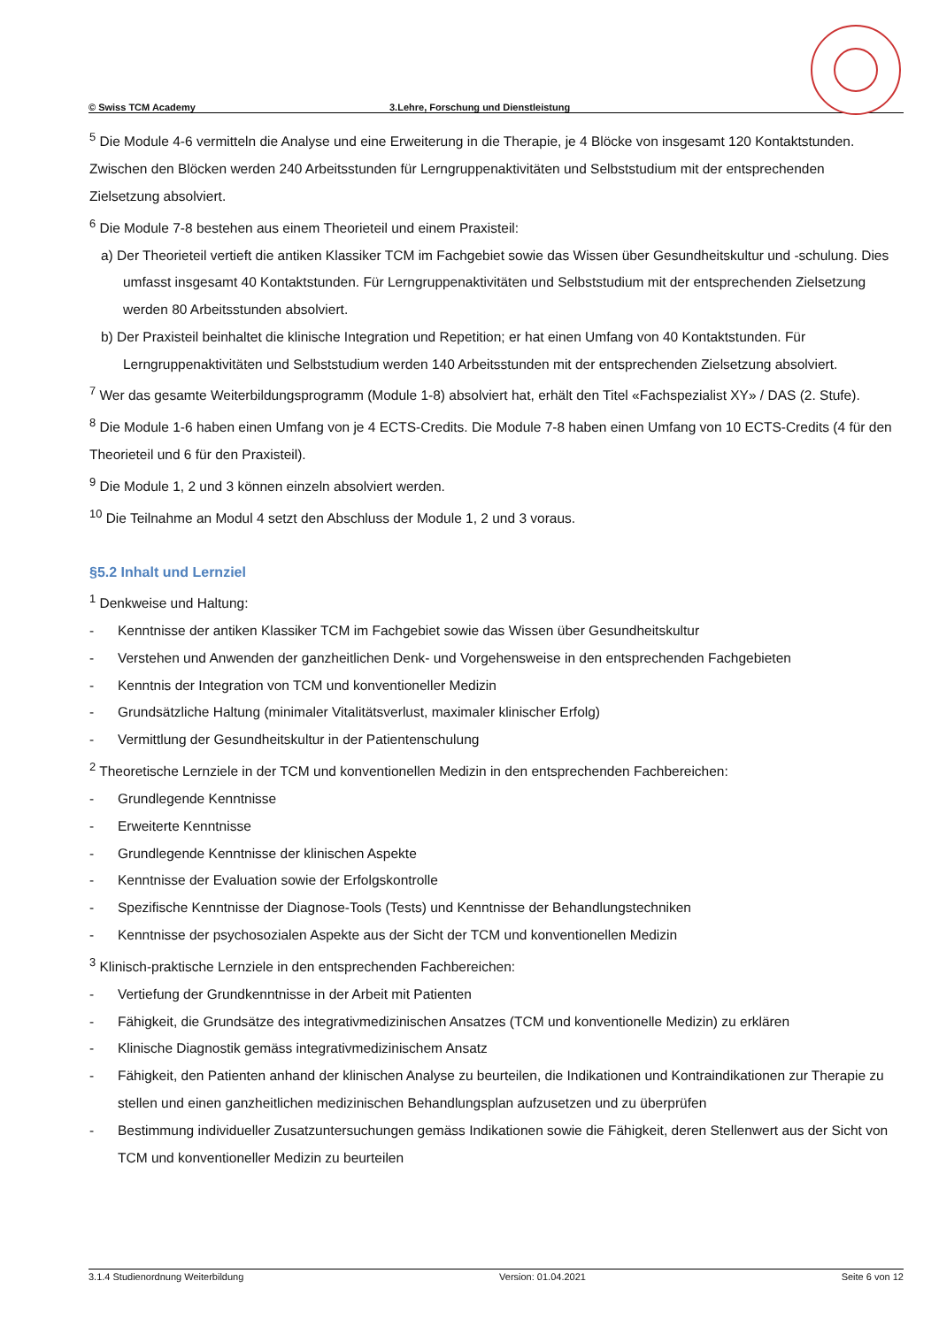© Swiss TCM Academy 3.Lehre, Forschung und Dienstleistung
<sup>5</sup> Die Module 4-6 vermitteln die Analyse und eine Erweiterung in die Therapie, je 4 Blöcke von insgesamt 120 Kontaktstunden. Zwischen den Blöcken werden 240 Arbeitsstunden für Lerngruppenaktivitäten und Selbststudium mit der entsprechenden Zielsetzung absolviert.
<sup>6</sup> Die Module 7-8 bestehen aus einem Theorieteil und einem Praxisteil:
a) Der Theorieteil vertieft die antiken Klassiker TCM im Fachgebiet sowie das Wissen über Gesundheitskultur und -schulung. Dies umfasst insgesamt 40 Kontaktstunden. Für Lerngruppenaktivitäten und Selbststudium mit der entsprechenden Zielsetzung werden 80 Arbeitsstunden absolviert.
b) Der Praxisteil beinhaltet die klinische Integration und Repetition; er hat einen Umfang von 40 Kontaktstunden. Für Lerngruppenaktivitäten und Selbststudium werden 140 Arbeitsstunden mit der entsprechenden Zielsetzung absolviert.
<sup>7</sup> Wer das gesamte Weiterbildungsprogramm (Module 1-8) absolviert hat, erhält den Titel «Fachspezialist XY» / DAS (2. Stufe).
<sup>8</sup> Die Module 1-6 haben einen Umfang von je 4 ECTS-Credits. Die Module 7-8 haben einen Umfang von 10 ECTS-Credits (4 für den Theorieteil und 6 für den Praxisteil).
<sup>9</sup> Die Module 1, 2 und 3 können einzeln absolviert werden.
<sup>10</sup> Die Teilnahme an Modul 4 setzt den Abschluss der Module 1, 2 und 3 voraus.
§5.2 Inhalt und Lernziel
<sup>1</sup> Denkweise und Haltung:
- Kenntnisse der antiken Klassiker TCM im Fachgebiet sowie das Wissen über Gesundheitskultur
- Verstehen und Anwenden der ganzheitlichen Denk- und Vorgehensweise in den entsprechenden Fachgebieten
- Kenntnis der Integration von TCM und konventioneller Medizin
- Grundsätzliche Haltung (minimaler Vitalitätsverlust, maximaler klinischer Erfolg)
- Vermittlung der Gesundheitskultur in der Patientenschulung
<sup>2</sup> Theoretische Lernziele in der TCM und konventionellen Medizin in den entsprechenden Fachbereichen:
- Grundlegende Kenntnisse
- Erweiterte Kenntnisse
- Grundlegende Kenntnisse der klinischen Aspekte
- Kenntnisse der Evaluation sowie der Erfolgskontrolle
- Spezifische Kenntnisse der Diagnose-Tools (Tests) und Kenntnisse der Behandlungstechniken
- Kenntnisse der psychosozialen Aspekte aus der Sicht der TCM und konventionellen Medizin
<sup>3</sup> Klinisch-praktische Lernziele in den entsprechenden Fachbereichen:
- Vertiefung der Grundkenntnisse in der Arbeit mit Patienten
- Fähigkeit, die Grundsätze des integrativmedizinischen Ansatzes (TCM und konventionelle Medizin) zu erklären
- Klinische Diagnostik gemäss integrativmedizinischem Ansatz
- Fähigkeit, den Patienten anhand der klinischen Analyse zu beurteilen, die Indikationen und Kontraindikationen zur Therapie zu stellen und einen ganzheitlichen medizinischen Behandlungsplan aufzusetzen und zu überprüfen
- Bestimmung individueller Zusatzuntersuchungen gemäss Indikationen sowie die Fähigkeit, deren Stellenwert aus der Sicht von TCM und konventioneller Medizin zu beurteilen
3.1.4 Studienordnung Weiterbildung Version: 01.04.2021 Seite 6 von 12